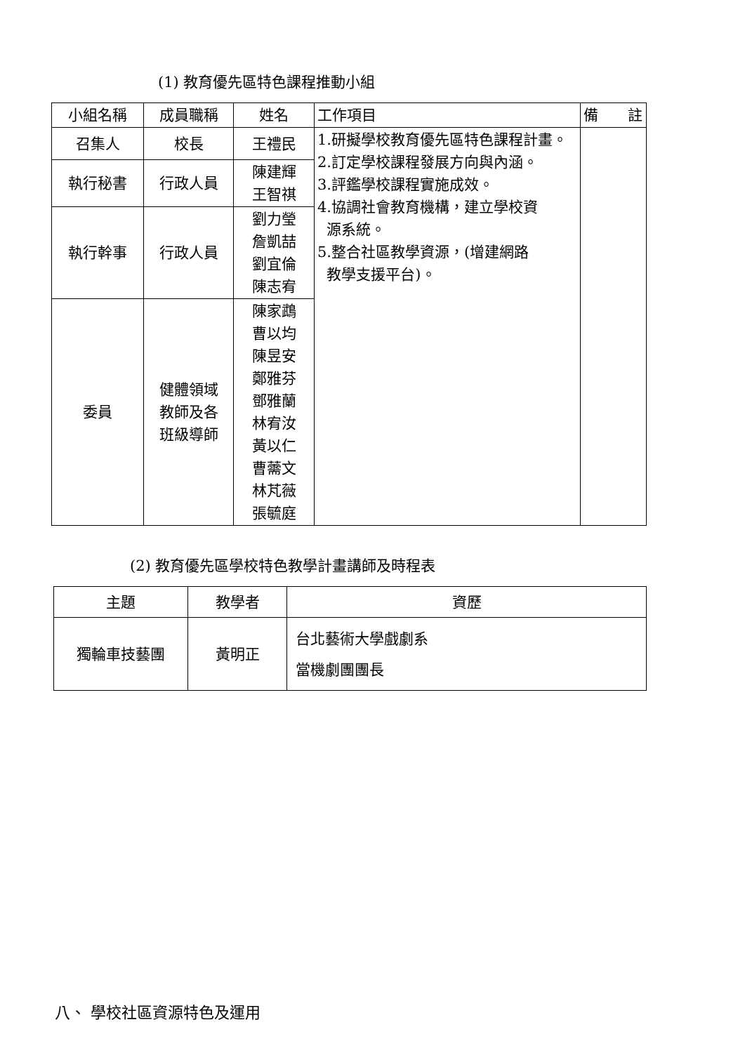(1) 教育優先區特色課程推動小組
| 小組名稱 | 成員職稱 | 姓名 | 工作項目 | 備 註 |
| --- | --- | --- | --- | --- |
| 召集人 | 校長 | 王禮民 | 1.研擬學校教育優先區特色課程計畫。 2.訂定學校課程發展方向與內涵。 3.評鑑學校課程實施成效。 4.協調社會教育機構，建立學校資 源系統。 5.整合社區教學資源，(增建網路 教學支援平台)。 | |
| 執行秘書 | 行政人員 | 陳建輝 王智祺 | | |
| 執行幹事 | 行政人員 | 劉力瑩 詹凱喆 劉宜倫 陳志宥 | | |
| 委員 | 健體領域 教師及各 班級導師 | 陳家鵡 曹以均 陳昱安 鄭雅芬 鄧雅蘭 林宥汝 黃以仁 曹薷文 林芃薇 張毓庭 | | |
(2) 教育優先區學校特色教學計畫講師及時程表
| 主題 | 教學者 | 資歷 |
| --- | --- | --- |
| 獨輪車技藝團 | 黃明正 | 台北藝術大學戲劇系 當機劇團團長 |
八、 學校社區資源特色及運用